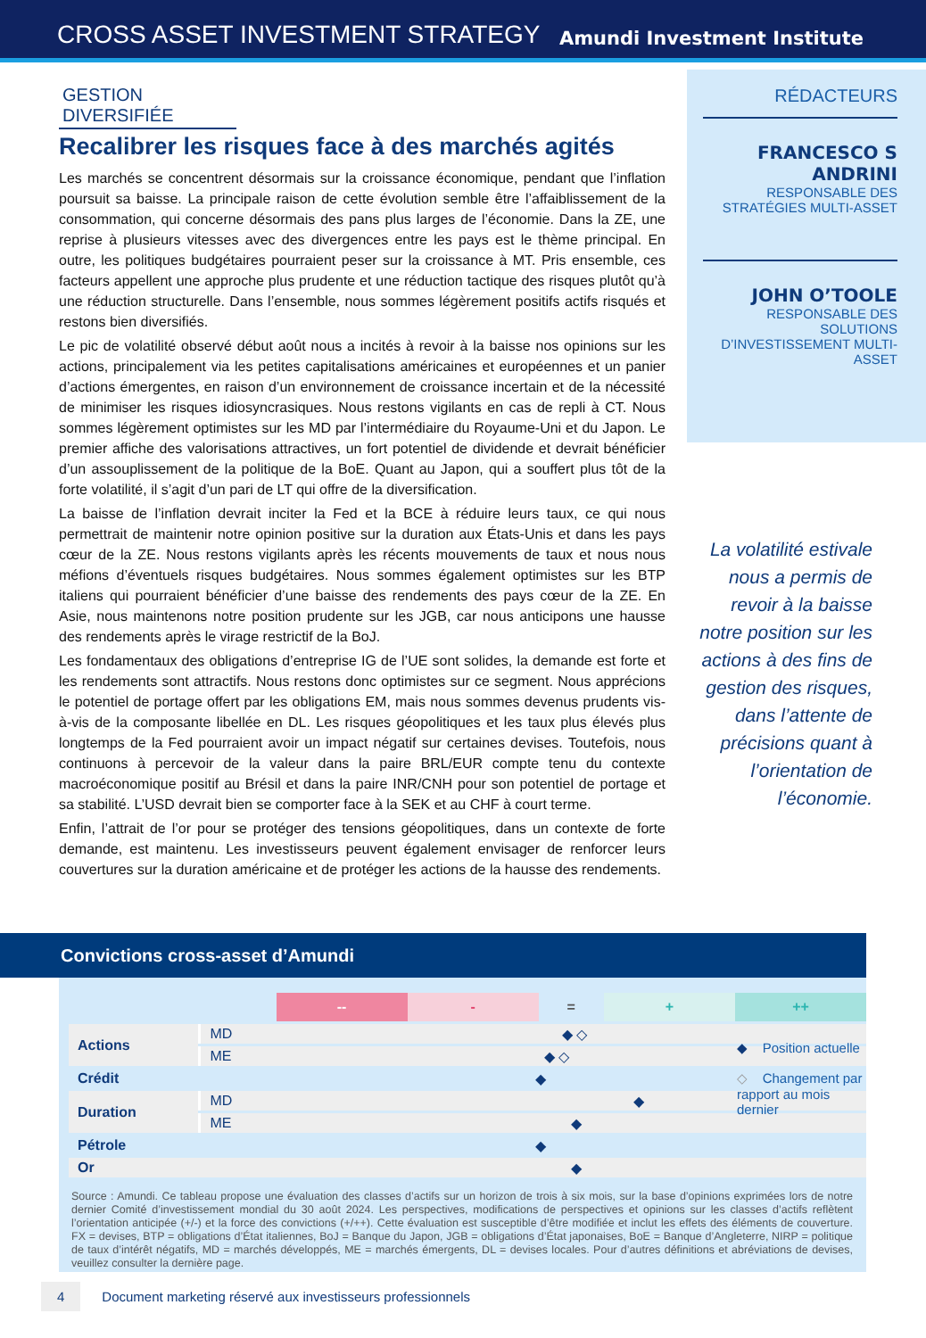CROSS ASSET INVESTMENT STRATEGY
Amundi Investment Institute
GESTION DIVERSIFIÉE
Recalibrer les risques face à des marchés agités
Les marchés se concentrent désormais sur la croissance économique, pendant que l’inflation poursuit sa baisse. La principale raison de cette évolution semble être l’affaiblissement de la consommation, qui concerne désormais des pans plus larges de l’économie. Dans la ZE, une reprise à plusieurs vitesses avec des divergences entre les pays est le thème principal. En outre, les politiques budgétaires pourraient peser sur la croissance à MT. Pris ensemble, ces facteurs appellent une approche plus prudente et une réduction tactique des risques plutôt qu’à une réduction structurelle. Dans l’ensemble, nous sommes légèrement positifs actifs risqués et restons bien diversifiés.
Le pic de volatilité observé début août nous a incités à revoir à la baisse nos opinions sur les actions, principalement via les petites capitalisations américaines et européennes et un panier d’actions émergentes, en raison d’un environnement de croissance incertain et de la nécessité de minimiser les risques idiosyncrasiques. Nous restons vigilants en cas de repli à CT. Nous sommes légèrement optimistes sur les MD par l’intermédiaire du Royaume-Uni et du Japon. Le premier affiche des valorisations attractives, un fort potentiel de dividende et devrait bénéficier d’un assouplissement de la politique de la BoE. Quant au Japon, qui a souffert plus tôt de la forte volatilité, il s’agit d’un pari de LT qui offre de la diversification.
La baisse de l’inflation devrait inciter la Fed et la BCE à réduire leurs taux, ce qui nous permettrait de maintenir notre opinion positive sur la duration aux États-Unis et dans les pays cœur de la ZE. Nous restons vigilants après les récents mouvements de taux et nous nous méfions d’éventuels risques budgétaires. Nous sommes également optimistes sur les BTP italiens qui pourraient bénéficier d’une baisse des rendements des pays cœur de la ZE. En Asie, nous maintenons notre position prudente sur les JGB, car nous anticipons une hausse des rendements après le virage restrictif de la BoJ.
Les fondamentaux des obligations d’entreprise IG de l’UE sont solides, la demande est forte et les rendements sont attractifs. Nous restons donc optimistes sur ce segment. Nous apprécions le potentiel de portage offert par les obligations EM, mais nous sommes devenus prudents vis-à-vis de la composante libellée en DL. Les risques géopolitiques et les taux plus élevés plus longtemps de la Fed pourraient avoir un impact négatif sur certaines devises. Toutefois, nous continuons à percevoir de la valeur dans la paire BRL/EUR compte tenu du contexte macroéconomique positif au Brésil et dans la paire INR/CNH pour son potentiel de portage et sa stabilité. L’USD devrait bien se comporter face à la SEK et au CHF à court terme.
Enfin, l’attrait de l’or pour se protéger des tensions géopolitiques, dans un contexte de forte demande, est maintenu. Les investisseurs peuvent également envisager de renforcer leurs couvertures sur la duration américaine et de protéger les actions de la hausse des rendements.
RÉDACTEURS
FRANCESCO S ANDRINI
RESPONSABLE DES STRATÉGIES MULTI-ASSET
JOHN O’TOOLE
RESPONSABLE DES SOLUTIONS D’INVESTISSEMENT MULTI-ASSET
La volatilité estivale nous a permis de revoir à la baisse notre position sur les actions à des fins de gestion des risques, dans l’attente de précisions quant à l’orientation de l’économie.
Convictions cross-asset d’Amundi
| | | -- - = + ++ |
| --- | --- | --- |
| Actions | MD | ◆ ◇ |
| | ME | ◆ ◇ |
| Crédit | | ◆ |
| Duration | MD | ◆ |
| | ME | ◆ |
| Pétrole | | ◆ |
| Or | | ◆ |
◆ Position actuelle
◇ Changement par rapport au mois dernier
Source : Amundi. Ce tableau propose une évaluation des classes d’actifs sur un horizon de trois à six mois, sur la base d’opinions exprimées lors de notre dernier Comité d’investissement mondial du 30 août 2024. Les perspectives, modifications de perspectives et opinions sur les classes d’actifs reflètent l’orientation anticipée (+/-) et la force des convictions (+/++). Cette évaluation est susceptible d’être modifiée et inclut les effets des éléments de couverture. FX = devises, BTP = obligations d’État italiennes, BoJ = Banque du Japon, JGB = obligations d’État japonaises, BoE = Banque d’Angleterre, NIRP = politique de taux d’intérêt négatifs, MD = marchés développés, ME = marchés émergents, DL = devises locales. Pour d’autres définitions et abréviations de devises, veuillez consulter la dernière page.
4 Document marketing réservé aux investisseurs professionnels